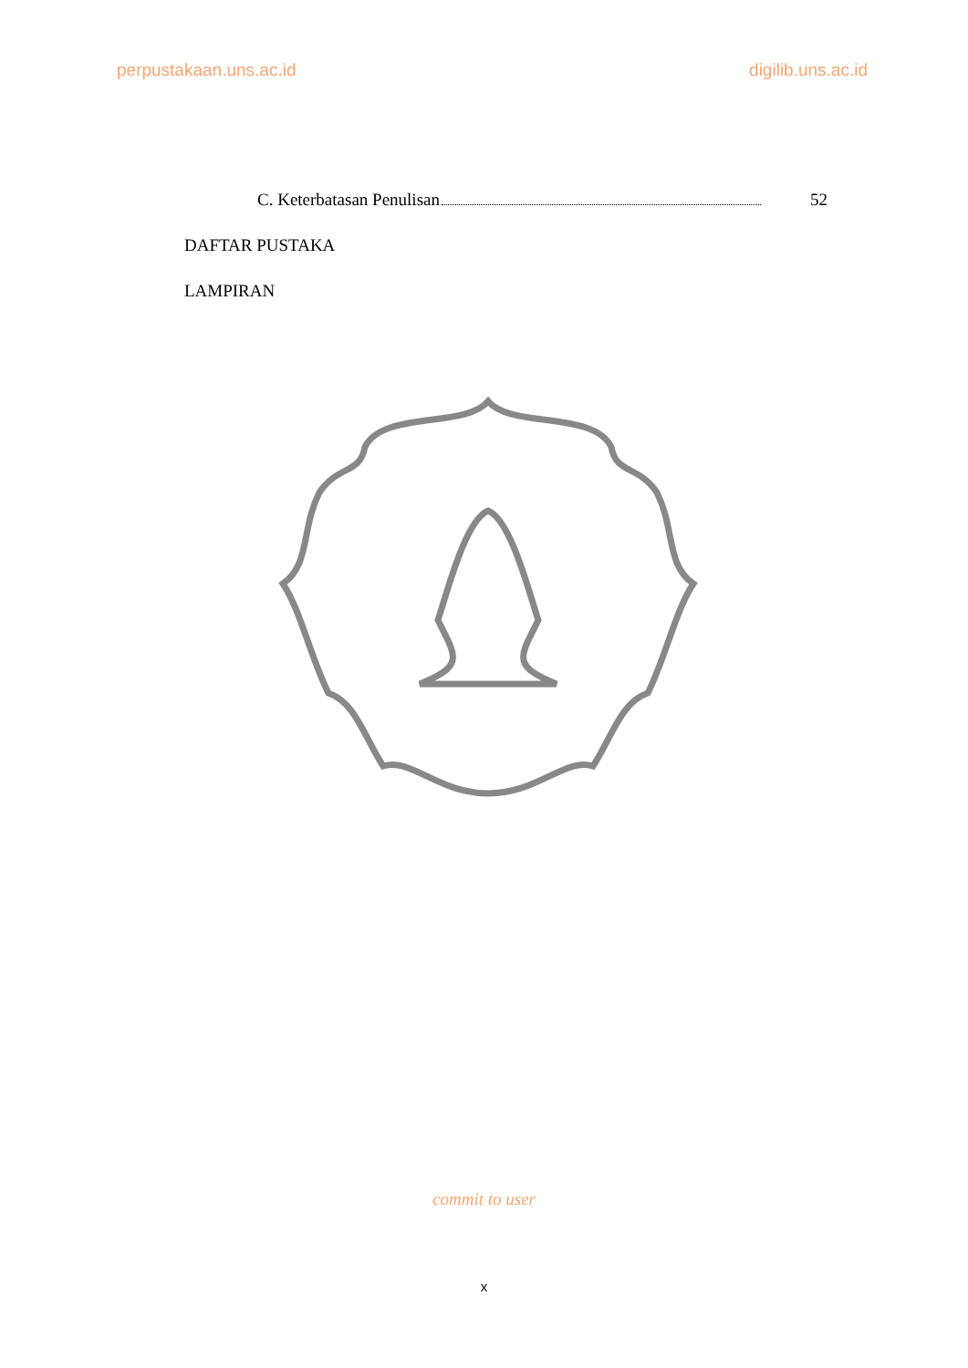perpustakaan.uns.ac.id digilib.uns.ac.id
C. Keterbatasan Penulisan 52
DAFTAR PUSTAKA
LAMPIRAN
commit to user
x